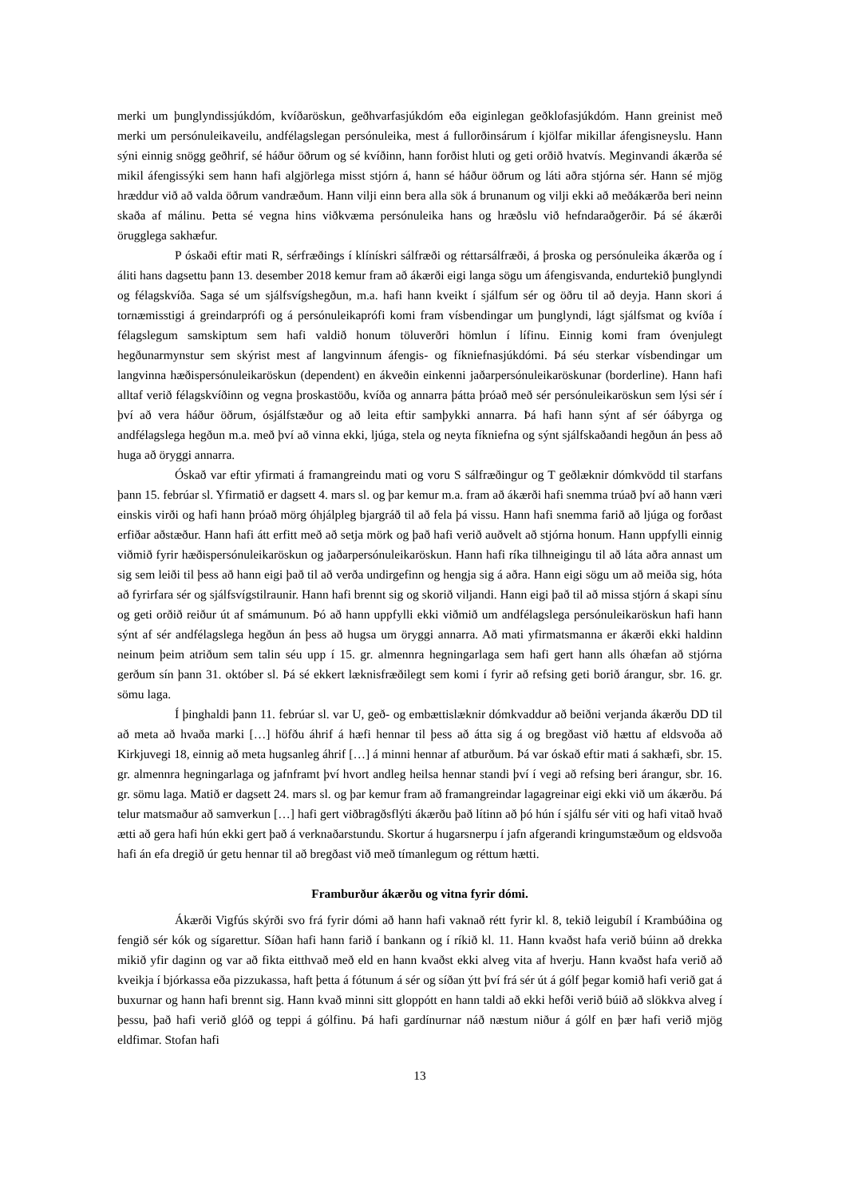merki um þunglyndissjúkdóm, kvíðaröskun, geðhvarfasjúkdóm eða eiginlegan geðklofasjúkdóm. Hann greinist með merki um persónuleikaveilu, andfélagslegan persónuleika, mest á fullorðinsárum í kjölfar mikillar áfengisneyslu. Hann sýni einnig snögg geðhrif, sé háður öðrum og sé kvíðinn, hann forðist hluti og geti orðið hvatvís. Meginvandi ákærða sé mikil áfengissýki sem hann hafi algjörlega misst stjórn á, hann sé háður öðrum og láti aðra stjórna sér. Hann sé mjög hræddur við að valda öðrum vandræðum. Hann vilji einn bera alla sök á brunanum og vilji ekki að meðákærða beri neinn skaða af málinu. Þetta sé vegna hins viðkvæma persónuleika hans og hræðslu við hefndaraðgerðir. Þá sé ákærði örugglega sakhæfur.
P óskaði eftir mati R, sérfræðings í klínískri sálfræði og réttarsálfræði, á þroska og persónuleika ákærða og í áliti hans dagsettu þann 13. desember 2018 kemur fram að ákærði eigi langa sögu um áfengisvanda, endurtekið þunglyndi og félagskvíða. Saga sé um sjálfsvígshegðun, m.a. hafi hann kveikt í sjálfum sér og öðru til að deyja. Hann skori á tornæmisstigi á greindarprófi og á persónuleikaprófi komi fram vísbendingar um þunglyndi, lágt sjálfsmat og kvíða í félagslegum samskiptum sem hafi valdið honum töluverðri hömlun í lífinu. Einnig komi fram óvenjulegt hegðunarmynstur sem skýrist mest af langvinnum áfengis- og fíkniefnasjúkdómi. Þá séu sterkar vísbendingar um langvinna hæðispersónuleikaröskun (dependent) en ákveðin einkenni jaðarpersónuleikaröskunar (borderline). Hann hafi alltaf verið félagskvíðinn og vegna þroskastöðu, kvíða og annarra þátta þróað með sér persónuleikaröskun sem lýsi sér í því að vera háður öðrum, ósjálfstæður og að leita eftir samþykki annarra. Þá hafi hann sýnt af sér óábyrga og andfélagslega hegðun m.a. með því að vinna ekki, ljúga, stela og neyta fíkniefna og sýnt sjálfskaðandi hegðun án þess að huga að öryggi annarra.
Óskað var eftir yfirmati á framangreindu mati og voru S sálfræðingur og T geðlæknir dómkvödd til starfans þann 15. febrúar sl. Yfirmatið er dagsett 4. mars sl. og þar kemur m.a. fram að ákærði hafi snemma trúað því að hann væri einskis virði og hafi hann þróað mörg óhjálpleg bjargráð til að fela þá vissu. Hann hafi snemma farið að ljúga og forðast erfiðar aðstæður. Hann hafi átt erfitt með að setja mörk og það hafi verið auðvelt að stjórna honum. Hann uppfylli einnig viðmið fyrir hæðispersónuleikaröskun og jaðarpersónuleikaröskun. Hann hafi ríka tilhneigingu til að láta aðra annast um sig sem leiði til þess að hann eigi það til að verða undirgefinn og hengja sig á aðra. Hann eigi sögu um að meiða sig, hóta að fyrirfara sér og sjálfsvígstilraunir. Hann hafi brennt sig og skorið viljandi. Hann eigi það til að missa stjórn á skapi sínu og geti orðið reiður út af smámunum. Þó að hann uppfylli ekki viðmið um andfélagslega persónuleikaröskun hafi hann sýnt af sér andfélagslega hegðun án þess að hugsa um öryggi annarra. Að mati yfirmatsmanna er ákærði ekki haldinn neinum þeim atriðum sem talin séu upp í 15. gr. almennra hegningarlaga sem hafi gert hann alls óhæfan að stjórna gerðum sín þann 31. október sl. Þá sé ekkert læknisfræðilegt sem komi í fyrir að refsing geti borið árangur, sbr. 16. gr. sömu laga.
Í þinghaldi þann 11. febrúar sl. var U, geð- og embættislæknir dómkvaddur að beiðni verjanda ákærðu DD til að meta að hvaða marki […] höfðu áhrif á hæfi hennar til þess að átta sig á og bregðast við hættu af eldsvoða að Kirkjuvegi 18, einnig að meta hugsanleg áhrif […] á minni hennar af atburðum. Þá var óskað eftir mati á sakhæfi, sbr. 15. gr. almennra hegningarlaga og jafnframt því hvort andleg heilsa hennar standi því í vegi að refsing beri árangur, sbr. 16. gr. sömu laga. Matið er dagsett 24. mars sl. og þar kemur fram að framangreindar lagagreinar eigi ekki við um ákærðu. Þá telur matsmaður að samverkun […] hafi gert viðbragðsflýti ákærðu það lítinn að þó hún í sjálfu sér viti og hafi vitað hvað ætti að gera hafi hún ekki gert það á verknaðarstundu. Skortur á hugarsnerpu í jafn afgerandi kringumstæðum og eldsvoða hafi án efa dregið úr getu hennar til að bregðast við með tímanlegum og réttum hætti.
Framburður ákærðu og vitna fyrir dómi.
Ákærði Vigfús skýrði svo frá fyrir dómi að hann hafi vaknað rétt fyrir kl. 8, tekið leigubíl í Krambúðina og fengið sér kók og sígarettur. Síðan hafi hann farið í bankann og í ríkið kl. 11. Hann kvaðst hafa verið búinn að drekka mikið yfir daginn og var að fikta eitthvað með eld en hann kvaðst ekki alveg vita af hverju. Hann kvaðst hafa verið að kveikja í bjórkassa eða pizzukassa, haft þetta á fótunum á sér og síðan ýtt því frá sér út á gólf þegar komið hafi verið gat á buxurnar og hann hafi brennt sig. Hann kvað minni sitt gloppótt en hann taldi að ekki hefði verið búið að slökkva alveg í þessu, það hafi verið glóð og teppi á gólfinu. Þá hafi gardínurnar náð næstum niður á gólf en þær hafi verið mjög eldfimar. Stofan hafi
13